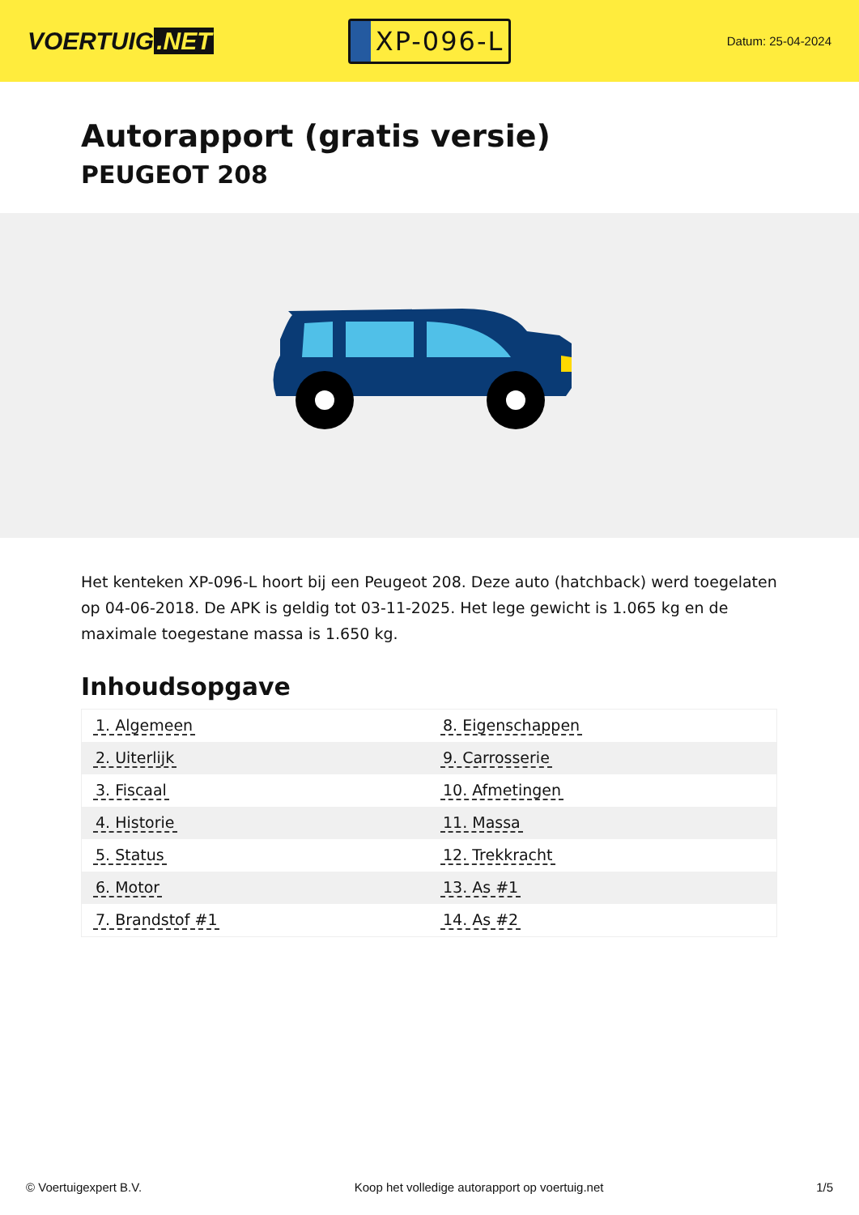VOERTUIG.NET
XP-096-L
Datum: 25-04-2024
Autorapport (gratis versie)
PEUGEOT 208
Het kenteken XP-096-L hoort bij een Peugeot 208. Deze auto (hatchback) werd toegelaten op 04-06-2018. De APK is geldig tot 03-11-2025. Het lege gewicht is 1.065 kg en de maximale toegestane massa is 1.650 kg.
Inhoudsopgave
| 1. Algemeen | 8. Eigenschappen |
| 2. Uiterlijk | 9. Carrosserie |
| 3. Fiscaal | 10. Afmetingen |
| 4. Historie | 11. Massa |
| 5. Status | 12. Trekkracht |
| 6. Motor | 13. As #1 |
| 7. Brandstof #1 | 14. As #2 |
© Voertuigexpert B.V. Koop het volledige autorapport op voertuig.net 1/5